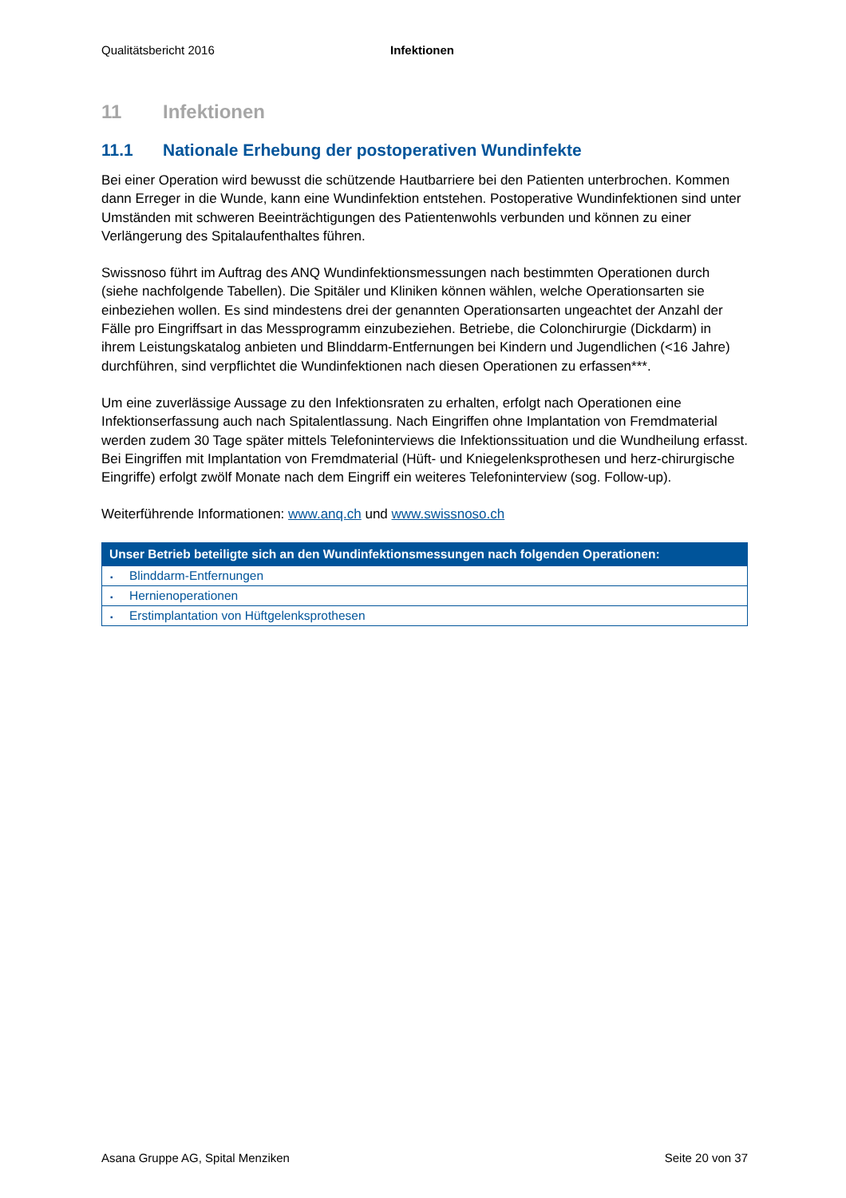Qualitätsbericht 2016 Infektionen
11 Infektionen
11.1 Nationale Erhebung der postoperativen Wundinfekte
Bei einer Operation wird bewusst die schützende Hautbarriere bei den Patienten unterbrochen. Kommen dann Erreger in die Wunde, kann eine Wundinfektion entstehen. Postoperative Wundinfektionen sind unter Umständen mit schweren Beeinträchtigungen des Patientenwohls verbunden und können zu einer Verlängerung des Spitalaufenthaltes führen.
Swissnoso führt im Auftrag des ANQ Wundinfektionsmessungen nach bestimmten Operationen durch (siehe nachfolgende Tabellen). Die Spitäler und Kliniken können wählen, welche Operationsarten sie einbeziehen wollen. Es sind mindestens drei der genannten Operationsarten ungeachtet der Anzahl der Fälle pro Eingriffsart in das Messprogramm einzubeziehen. Betriebe, die Colonchirurgie (Dickdarm) in ihrem Leistungskatalog anbieten und Blinddarm-Entfernungen bei Kindern und Jugendlichen (<16 Jahre) durchführen, sind verpflichtet die Wundinfektionen nach diesen Operationen zu erfassen***.
Um eine zuverlässige Aussage zu den Infektionsraten zu erhalten, erfolgt nach Operationen eine Infektionserfassung auch nach Spitalentlassung. Nach Eingriffen ohne Implantation von Fremdmaterial werden zudem 30 Tage später mittels Telefoninterviews die Infektionssituation und die Wundheilung erfasst. Bei Eingriffen mit Implantation von Fremdmaterial (Hüft- und Kniegelenksprothesen und herz-chirurgische Eingriffe) erfolgt zwölf Monate nach dem Eingriff ein weiteres Telefoninterview (sog. Follow-up).
Weiterführende Informationen: www.anq.ch und www.swissnoso.ch
| Unser Betrieb beteiligte sich an den Wundinfektionsmessungen nach folgenden Operationen: |
| --- |
| ▪ Blinddarm-Entfernungen |
| ▪ Hernienoperationen |
| ▪ Erstimplantation von Hüftgelenksprothesen |
Asana Gruppe AG, Spital Menziken Seite 20 von 37